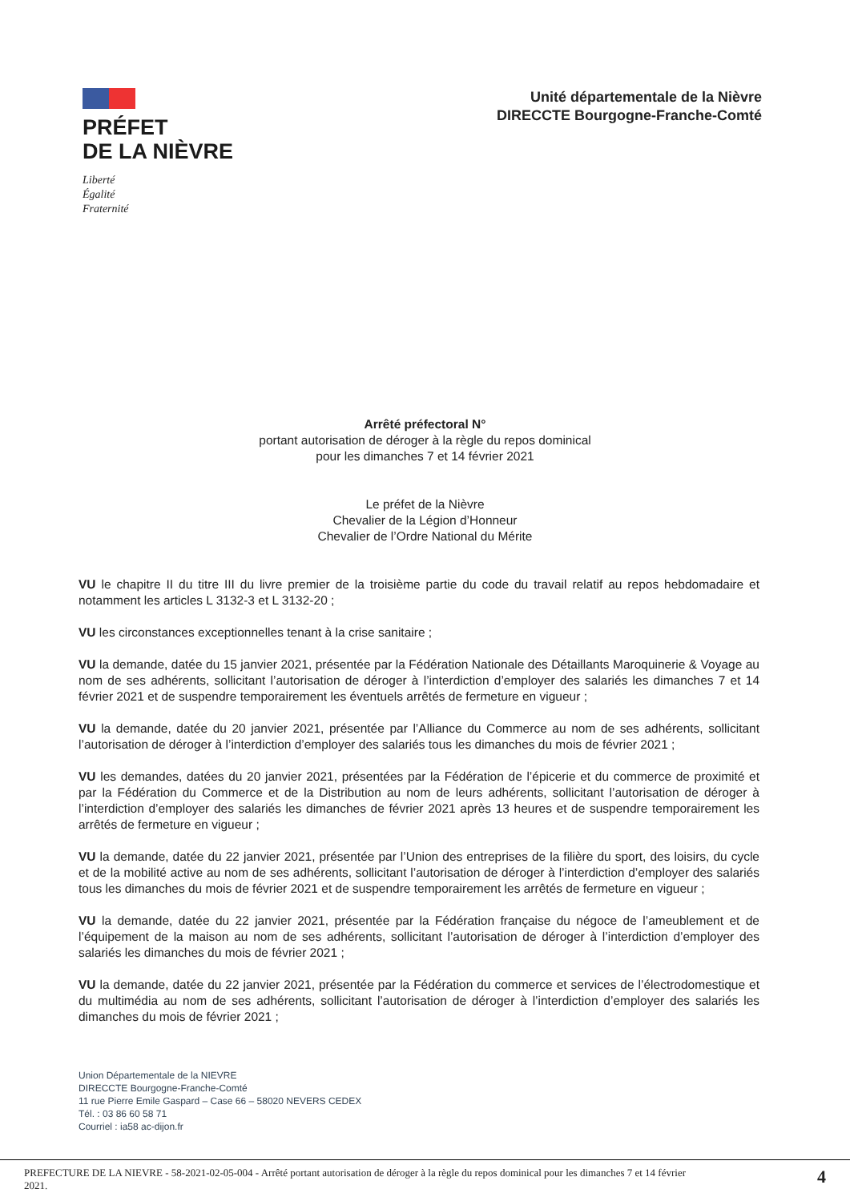PRÉFET
DE LA NIÈVRE
Liberté
Égalité
Fraternité
Unité départementale de la Nièvre
DIRECCTE Bourgogne-Franche-Comté
Arrêté préfectoral N°
portant autorisation de déroger à la règle du repos dominical
pour les dimanches 7 et 14 février 2021
Le préfet de la Nièvre
Chevalier de la Légion d’Honneur
Chevalier de l’Ordre National du Mérite
VU le chapitre II du titre III du livre premier de la troisième partie du code du travail relatif au repos hebdomadaire et notamment les articles L 3132-3 et L 3132-20 ;
VU les circonstances exceptionnelles tenant à la crise sanitaire ;
VU la demande, datée du 15 janvier 2021, présentée par la Fédération Nationale des Détaillants Maroquinerie & Voyage au nom de ses adhérents, sollicitant l’autorisation de déroger à l’interdiction d’employer des salariés les dimanches 7 et 14 février 2021 et de suspendre temporairement les éventuels arrêtés de fermeture en vigueur ;
VU la demande, datée du 20 janvier 2021, présentée par l’Alliance du Commerce au nom de ses adhérents, sollicitant l’autorisation de déroger à l’interdiction d’employer des salariés tous les dimanches du mois de février 2021 ;
VU les demandes, datées du 20 janvier 2021, présentées par la Fédération de l’épicerie et du commerce de proximité et par la Fédération du Commerce et de la Distribution au nom de leurs adhérents, sollicitant l’autorisation de déroger à l’interdiction d’employer des salariés les dimanches de février 2021 après 13 heures et de suspendre temporairement les arrêtés de fermeture en vigueur ;
VU la demande, datée du 22 janvier 2021, présentée par l’Union des entreprises de la filière du sport, des loisirs, du cycle et de la mobilité active au nom de ses adhérents, sollicitant l’autorisation de déroger à l’interdiction d’employer des salariés tous les dimanches du mois de février 2021 et de suspendre temporairement les arrêtés de fermeture en vigueur ;
VU la demande, datée du 22 janvier 2021, présentée par la Fédération française du négoce de l’ameublement et de l’équipement de la maison au nom de ses adhérents, sollicitant l’autorisation de déroger à l’interdiction d’employer des salariés les dimanches du mois de février 2021 ;
VU la demande, datée du 22 janvier 2021, présentée par la Fédération du commerce et services de l’électrodomestique et du multimédia au nom de ses adhérents, sollicitant l’autorisation de déroger à l’interdiction d’employer des salariés les dimanches du mois de février 2021 ;
Union Départementale de la NIEVRE
DIRECCTE Bourgogne-Franche-Comté
11 rue Pierre Emile Gaspard – Case 66 – 58020 NEVERS CEDEX
Tél. : 03 86 60 58 71
Courriel : ia58 ac-dijon.fr
PREFECTURE DE LA NIEVRE - 58-2021-02-05-004 - Arrêté portant autorisation de déroger à la règle du repos dominical pour les dimanches 7 et 14 février
2021. 4